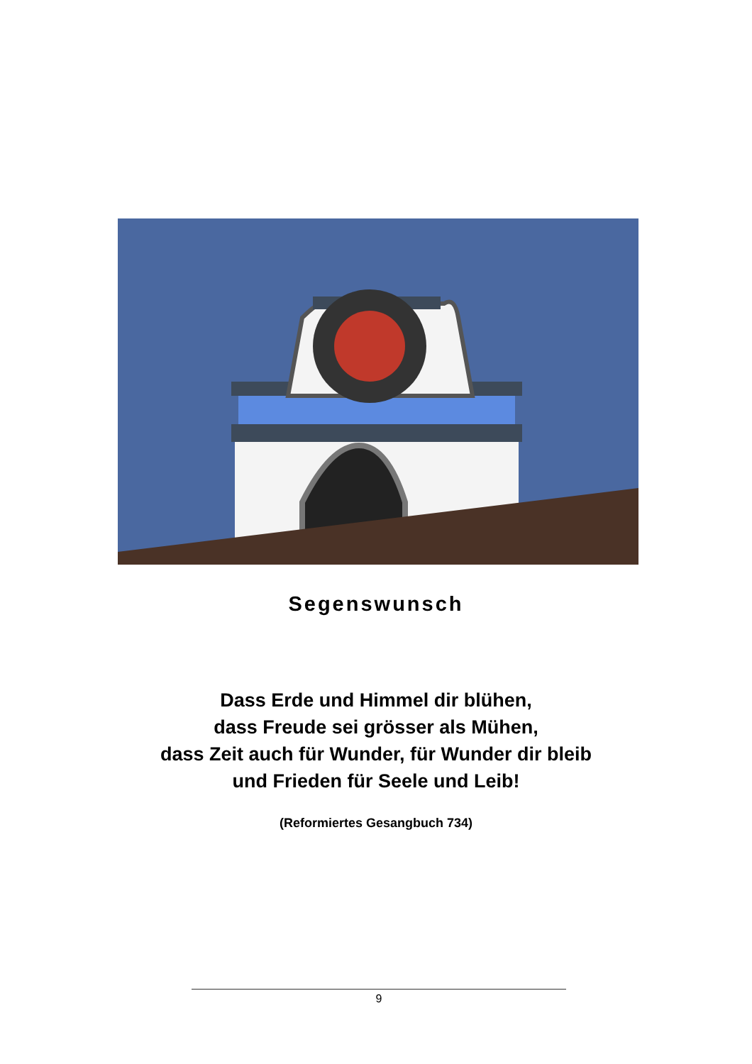Segenswunsch
Dass Erde und Himmel dir blühen,
dass Freude sei grösser als Mühen,
dass Zeit auch für Wunder, für Wunder dir bleib
und Frieden für Seele und Leib!
(Reformiertes Gesangbuch 734)
9